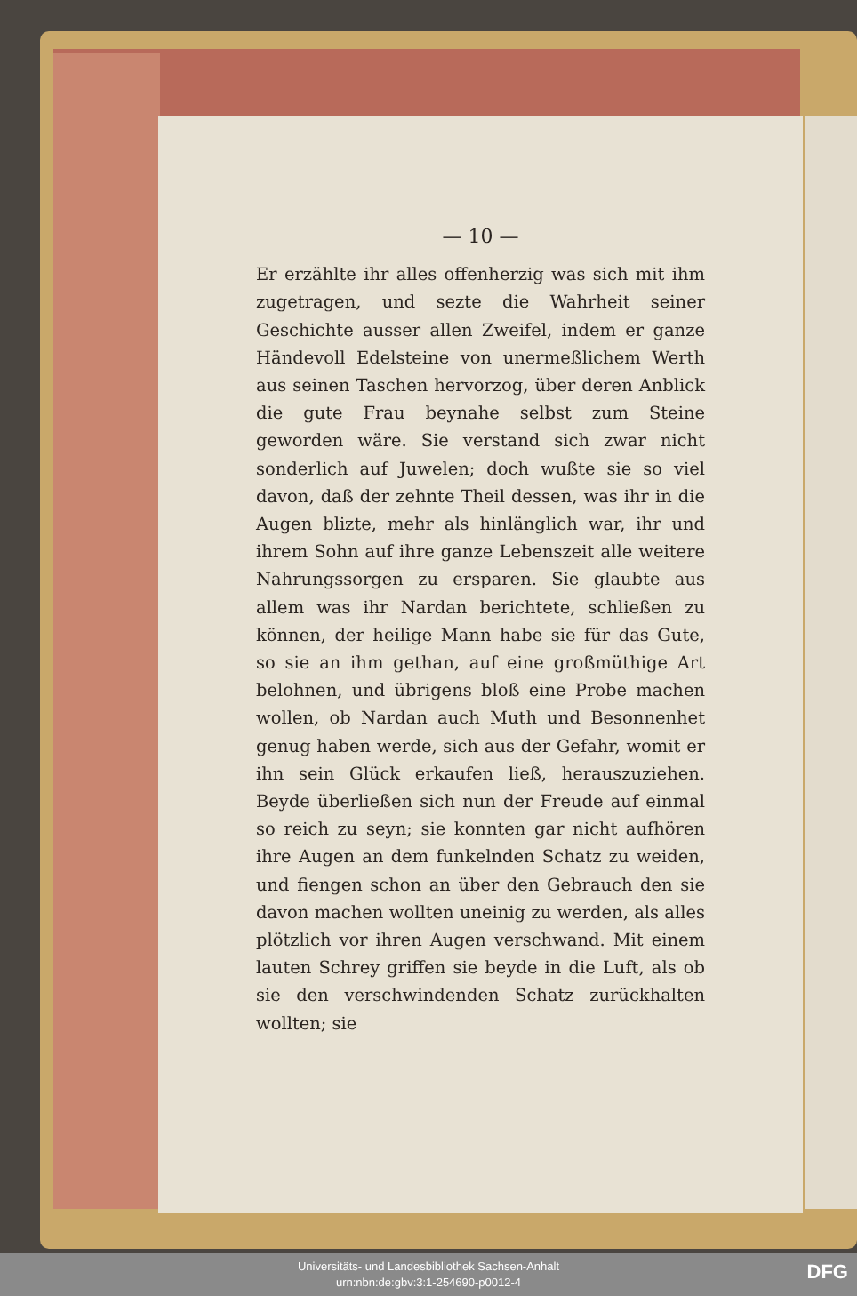— 10 —
Er erzählte ihr alles offenherzig was sich mit ihm zugetragen, und sezte die Wahrheit seiner Geschichte ausser allen Zweifel, indem er ganze Händevoll Edelsteine von unermeßlichem Werth aus seinen Taschen hervorzog, über deren Anblick die gute Frau beynahe selbst zum Steine geworden wäre. Sie verstand sich zwar nicht sonderlich auf Juwelen; doch wußte sie so viel davon, daß der zehnte Theil dessen, was ihr in die Augen blizte, mehr als hinlänglich war, ihr und ihrem Sohn auf ihre ganze Lebenszeit alle weitere Nahrungssorgen zu ersparen. Sie glaubte aus allem was ihr Nardan berichtete, schließen zu können, der heilige Mann habe sie für das Gute, so sie an ihm gethan, auf eine großmüthige Art belohnen, und übrigens bloß eine Probe machen wollen, ob Nardan auch Muth und Besonnenhet genug haben werde, sich aus der Gefahr, womit er ihn sein Glück erkaufen ließ, herauszuziehen. Beyde überließen sich nun der Freude auf einmal so reich zu seyn; sie konnten gar nicht aufhören ihre Augen an dem funkelnden Schatz zu weiden, und fiengen schon an über den Gebrauch den sie davon machen wollten uneinig zu werden, als alles plötzlich vor ihren Augen verschwand. Mit einem lauten Schrey griffen sie beyde in die Luft, als ob sie den verschwindenden Schatz zurückhalten wollten; sie
Universitäts- und Landesbibliothek Sachsen-Anhalt
urn:nbn:de:gbv:3:1-254690-p0012-4
DFG